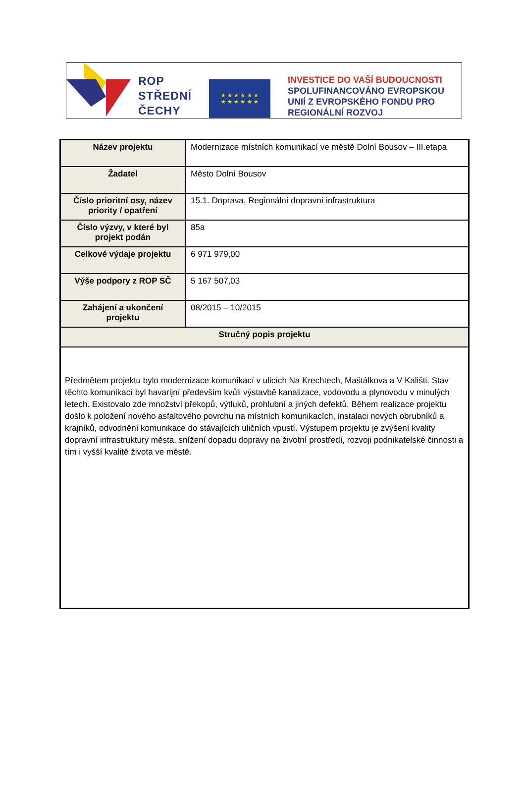ROP
STŘEDNÍ
ČECHY
★ ★ ★ ★ ★ ★
★ ★ ★ ★ ★ ★
INVESTICE DO VAŠÍ BUDOUCNOSTI
SPOLUFINANCOVÁNO EVROPSKOU
UNIÍ Z EVROPSKÉHO FONDU PRO
REGIONÁLNÍ ROZVOJ
| Název projektu | Modernizace místních komunikací ve městě Dolní Bousov – III.etapa |
| Žadatel | Město Dolní Bousov |
| Číslo prioritní osy, název priority / opatření | 15.1. Doprava, Regionální dopravní infrastruktura |
| Číslo výzvy, v které byl projekt podán | 85a |
| Celkové výdaje projektu | 6 971 979,00 |
| Výše podpory z ROP SČ | 5 167 507,03 |
| Zahájení a ukončení projektu | 08/2015 – 10/2015 |
| Stručný popis projektu | |
| Předmětem projektu bylo modernizace komunikací v ulicích Na Krechtech, Maštálkova a V Kališti. Stav těchto komunikací byl havarijní především kvůli výstavbě kanalizace, vodovodu a plynovodu v minulých letech. Existovalo zde množství překopů, výtluků, prohlubní a jiných defektů. Během realizace projektu došlo k položení nového asfaltového povrchu na místních komunikacích, instalaci nových obrubníků a krajníků, odvodnění komunikace do stávajících uličních vpustí. Výstupem projektu je zvýšení kvality dopravní infrastruktury města, snížení dopadu dopravy na životní prostředí, rozvoji podnikatelské činnosti a tím i vyšší kvalitě života ve městě. | |